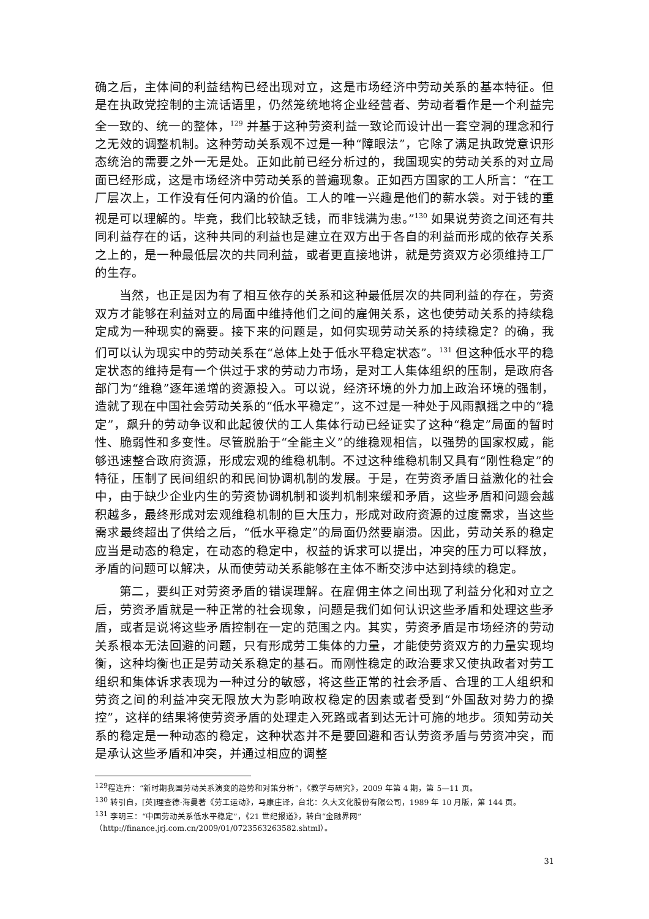确之后，主体间的利益结构已经出现对立，这是市场经济中劳动关系的基本特征。但是在执政党控制的主流话语里，仍然笼统地将企业经营者、劳动者看作是一个利益完全一致的、统一的整体，<sup>129</sup> 并基于这种劳资利益一致论而设计出一套空洞的理念和行之无效的调整机制。这种劳动关系观不过是一种“障眼法”，它除了满足执政党意识形态统治的需要之外一无是处。正如此前已经分析过的，我国现实的劳动关系的对立局面已经形成，这是市场经济中劳动关系的普遍现象。正如西方国家的工人所言：“在工厂层次上，工作没有任何内涵的价值。工人的唯一兴趣是他们的薪水袋。对于钱的重视是可以理解的。毕竟，我们比较缺乏钱，而非钱满为患。”<sup>130</sup> 如果说劳资之间还有共同利益存在的话，这种共同的利益也是建立在双方出于各自的利益而形成的依存关系之上的，是一种最低层次的共同利益，或者更直接地讲，就是劳资双方必须维持工厂的生存。
当然，也正是因为有了相互依存的关系和这种最低层次的共同利益的存在，劳资双方才能够在利益对立的局面中维持他们之间的雇佣关系，这也使劳动关系的持续稳定成为一种现实的需要。接下来的问题是，如何实现劳动关系的持续稳定？的确，我们可以认为现实中的劳动关系在“总体上处于低水平稳定状态”。<sup>131</sup> 但这种低水平的稳定状态的维持是有一个供过于求的劳动力市场，是对工人集体组织的压制，是政府各部门为“维稳”逐年递增的资源投入。可以说，经济环境的外力加上政治环境的强制，造就了现在中国社会劳动关系的“低水平稳定”，这不过是一种处于风雨飘摇之中的“稳定”，飙升的劳动争议和此起彼伏的工人集体行动已经证实了这种“稳定”局面的暂时性、脆弱性和多变性。尽管脱胎于“全能主义”的维稳观相信，以强势的国家权威，能够迅速整合政府资源，形成宏观的维稳机制。不过这种维稳机制又具有“刚性稳定”的特征，压制了民间组织的和民间协调机制的发展。于是，在劳资矛盾日益激化的社会中，由于缺少企业内生的劳资协调机制和谈判机制来缓和矛盾，这些矛盾和问题会越积越多，最终形成对宏观维稳机制的巨大压力，形成对政府资源的过度需求，当这些需求最终超出了供给之后，“低水平稳定”的局面仍然要崩溃。因此，劳动关系的稳定应当是动态的稳定，在动态的稳定中，权益的诉求可以提出，冲突的压力可以释放，矛盾的问题可以解决，从而使劳动关系能够在主体不断交涉中达到持续的稳定。
第二，要纠正对劳资矛盾的错误理解。在雇佣主体之间出现了利益分化和对立之后，劳资矛盾就是一种正常的社会现象，问题是我们如何认识这些矛盾和处理这些矛盾，或者是说将这些矛盾控制在一定的范围之内。其实，劳资矛盾是市场经济的劳动关系根本无法回避的问题，只有形成劳工集体的力量，才能使劳资双方的力量实现均衡，这种均衡也正是劳动关系稳定的基石。而刚性稳定的政治要求又使执政者对劳工组织和集体诉求表现为一种过分的敏感，将这些正常的社会矛盾、合理的工人组织和劳资之间的利益冲突无限放大为影响政权稳定的因素或者受到“外国敌对势力的操控”，这样的结果将使劳资矛盾的处理走入死路或者到达无计可施的地步。须知劳动关系的稳定是一种动态的稳定，这种状态并不是要回避和否认劳资矛盾与劳资冲突，而是承认这些矛盾和冲突，并通过相应的调整
<sup>129</sup> 程连升：“新时期我国劳动关系演变的趋势和对策分析”，《教学与研究》，2009 年第 4 期，第 5—11 页。
<sup>130</sup> 转引自，[英]理查德·海曼著《劳工运动》，马康庄译，台北：久大文化股份有限公司，1989 年 10 月版，第 144 页。
<sup>131</sup> 李明三：“中国劳动关系低水平稳定”，《21 世纪报道》，转自“金融界网”
（http://finance.jrj.com.cn/2009/01/0723563263582.shtml）。
31